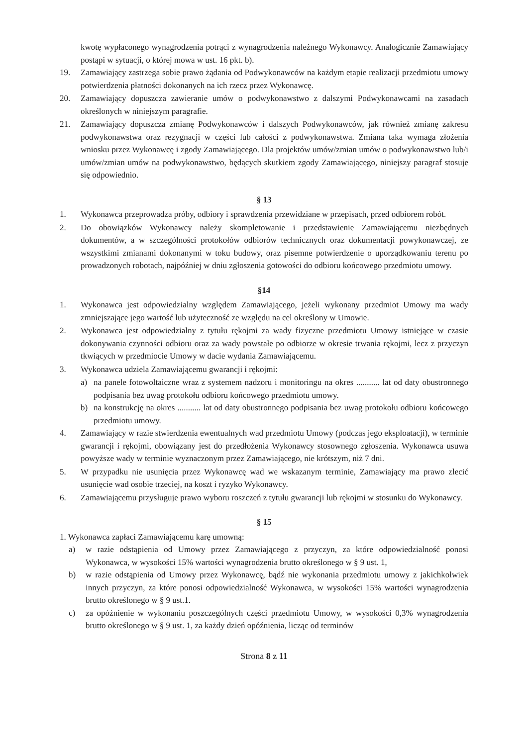kwotę wypłaconego wynagrodzenia potrąci z wynagrodzenia należnego Wykonawcy. Analogicznie Zamawiający postąpi w sytuacji, o której mowa w ust. 16 pkt. b).
19. Zamawiający zastrzega sobie prawo żądania od Podwykonawców na każdym etapie realizacji przedmiotu umowy potwierdzenia płatności dokonanych na ich rzecz przez Wykonawcę.
20. Zamawiający dopuszcza zawieranie umów o podwykonawstwo z dalszymi Podwykonawcami na zasadach określonych w niniejszym paragrafie.
21. Zamawiający dopuszcza zmianę Podwykonawców i dalszych Podwykonawców, jak również zmianę zakresu podwykonawstwa oraz rezygnacji w części lub całości z podwykonawstwa. Zmiana taka wymaga złożenia wniosku przez Wykonawcę i zgody Zamawiającego. Dla projektów umów/zmian umów o podwykonawstwo lub/i umów/zmian umów na podwykonawstwo, będących skutkiem zgody Zamawiającego, niniejszy paragraf stosuje się odpowiednio.
§ 13
1. Wykonawca przeprowadza próby, odbiory i sprawdzenia przewidziane w przepisach, przed odbiorem robót.
2. Do obowiązków Wykonawcy należy skompletowanie i przedstawienie Zamawiającemu niezbędnych dokumentów, a w szczególności protokołów odbiorów technicznych oraz dokumentacji powykonawczej, ze wszystkimi zmianami dokonanymi w toku budowy, oraz pisemne potwierdzenie o uporządkowaniu terenu po prowadzonych robotach, najpóźniej w dniu zgłoszenia gotowości do odbioru końcowego przedmiotu umowy.
§14
1. Wykonawca jest odpowiedzialny względem Zamawiającego, jeżeli wykonany przedmiot Umowy ma wady zmniejszające jego wartość lub użyteczność ze względu na cel określony w Umowie.
2. Wykonawca jest odpowiedzialny z tytułu rękojmi za wady fizyczne przedmiotu Umowy istniejące w czasie dokonywania czynności odbioru oraz za wady powstałe po odbiorze w okresie trwania rękojmi, lecz z przyczyn tkwiących w przedmiocie Umowy w dacie wydania Zamawiającemu.
3. Wykonawca udziela Zamawiającemu gwarancji i rękojmi:
a) na panele fotowoltaiczne wraz z systemem nadzoru i monitoringu na okres ........... lat od daty obustronnego podpisania bez uwag protokołu odbioru końcowego przedmiotu umowy.
b) na konstrukcję na okres ........... lat od daty obustronnego podpisania bez uwag protokołu odbioru końcowego przedmiotu umowy.
4. Zamawiający w razie stwierdzenia ewentualnych wad przedmiotu Umowy (podczas jego eksploatacji), w terminie gwarancji i rękojmi, obowiązany jest do przedłożenia Wykonawcy stosownego zgłoszenia. Wykonawca usuwa powyższe wady w terminie wyznaczonym przez Zamawiającego, nie krótszym, niż 7 dni.
5. W przypadku nie usunięcia przez Wykonawcę wad we wskazanym terminie, Zamawiający ma prawo zlecić usunięcie wad osobie trzeciej, na koszt i ryzyko Wykonawcy.
6. Zamawiającemu przysługuje prawo wyboru roszczeń z tytułu gwarancji lub rękojmi w stosunku do Wykonawcy.
§ 15
1. Wykonawca zapłaci Zamawiającemu karę umowną:
a) w razie odstąpienia od Umowy przez Zamawiającego z przyczyn, za które odpowiedzialność ponosi Wykonawca, w wysokości 15% wartości wynagrodzenia brutto określonego w § 9 ust. 1,
b) w razie odstąpienia od Umowy przez Wykonawcę, bądź nie wykonania przedmiotu umowy z jakichkolwiek innych przyczyn, za które ponosi odpowiedzialność Wykonawca, w wysokości 15% wartości wynagrodzenia brutto określonego w § 9 ust.1.
c) za opóźnienie w wykonaniu poszczególnych części przedmiotu Umowy, w wysokości 0,3% wynagrodzenia brutto określonego w § 9 ust. 1, za każdy dzień opóźnienia, licząc od terminów
Strona 8 z 11